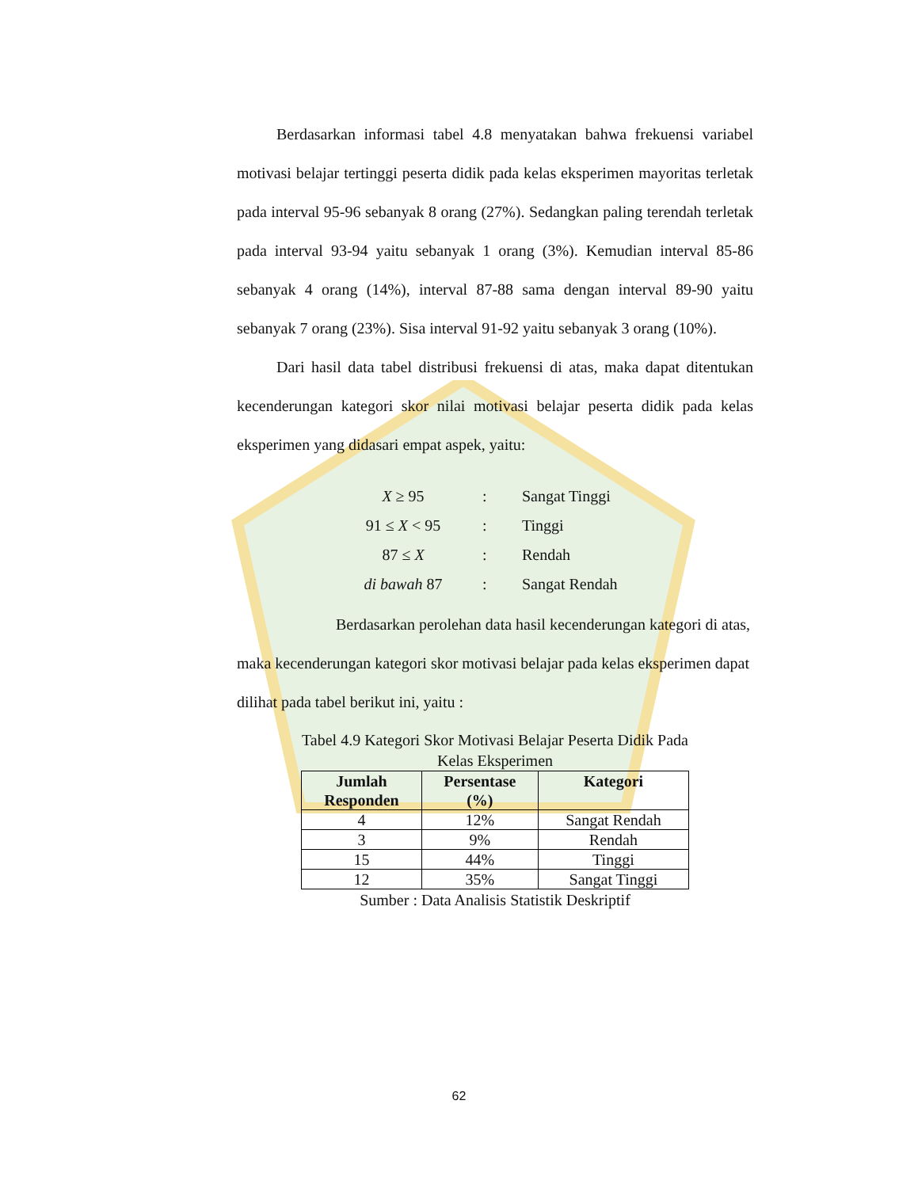Berdasarkan informasi tabel 4.8 menyatakan bahwa frekuensi variabel motivasi belajar tertinggi peserta didik pada kelas eksperimen mayoritas terletak pada interval 95-96 sebanyak 8 orang (27%). Sedangkan paling terendah terletak pada interval 93-94 yaitu sebanyak 1 orang (3%). Kemudian interval 85-86 sebanyak 4 orang (14%), interval 87-88 sama dengan interval 89-90 yaitu sebanyak 7 orang (23%). Sisa interval 91-92 yaitu sebanyak 3 orang (10%).
Dari hasil data tabel distribusi frekuensi di atas, maka dapat ditentukan kecenderungan kategori skor nilai motivasi belajar peserta didik pada kelas eksperimen yang didasari empat aspek, yaitu:
| X ≥ 95 | : | Sangat Tinggi |
| 91 ≤ X < 95 | : | Tinggi |
| 87 ≤ X | : | Rendah |
| di bawah 87 | : | Sangat Rendah |
Berdasarkan perolehan data hasil kecenderungan kategori di atas, maka kecenderungan kategori skor motivasi belajar pada kelas eksperimen dapat dilihat pada tabel berikut ini, yaitu :
Tabel 4.9 Kategori Skor Motivasi Belajar Peserta Didik Pada
Kelas Eksperimen
| Jumlah Responden | Persentase (%) | Kategori |
| --- | --- | --- |
| 4 | 12% | Sangat Rendah |
| 3 | 9% | Rendah |
| 15 | 44% | Tinggi |
| 12 | 35% | Sangat Tinggi |
Sumber : Data Analisis Statistik Deskriptif
62